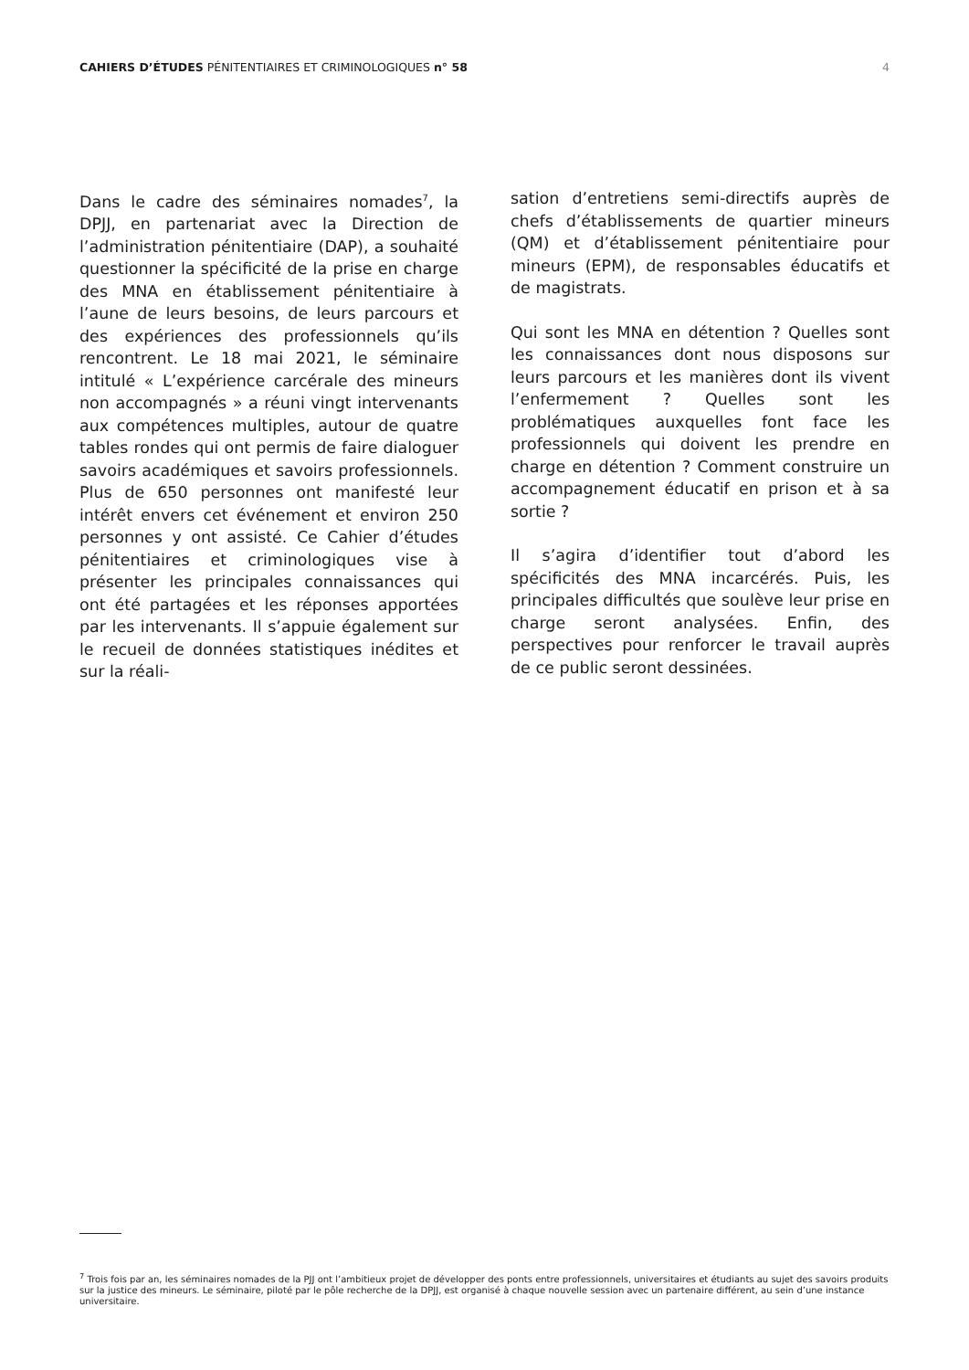CAHIERS D’ÉTUDES PÉNITENTIAIRES ET CRIMINOLOGIQUES n° 58
4
Dans le cadre des séminaires nomades<sup>7</sup>, la DPJJ, en partenariat avec la Direction de l’administration pénitentiaire (DAP), a souhaité questionner la spécificité de la prise en charge des MNA en établissement pénitentiaire à l’aune de leurs besoins, de leurs parcours et des expériences des professionnels qu’ils rencontrent. Le 18 mai 2021, le séminaire intitulé « L’expérience carcérale des mineurs non accompagnés » a réuni vingt intervenants aux compétences multiples, autour de quatre tables rondes qui ont permis de faire dialoguer savoirs académiques et savoirs professionnels. Plus de 650 personnes ont manifesté leur intérêt envers cet événement et environ 250 personnes y ont assisté. Ce Cahier d’études pénitentiaires et criminologiques vise à présenter les principales connaissances qui ont été partagées et les réponses apportées par les intervenants. Il s’appuie également sur le recueil de données statistiques inédites et sur la réali-
sation d’entretiens semi-directifs auprès de chefs d’établissements de quartier mineurs (QM) et d’établissement pénitentiaire pour mineurs (EPM), de responsables éducatifs et de magistrats.
Qui sont les MNA en détention ? Quelles sont les connaissances dont nous disposons sur leurs parcours et les manières dont ils vivent l’enfermement ? Quelles sont les problématiques auxquelles font face les professionnels qui doivent les prendre en charge en détention ? Comment construire un accompagnement éducatif en prison et à sa sortie ?
Il s’agira d’identifier tout d’abord les spécificités des MNA incarcérés. Puis, les principales difficultés que soulève leur prise en charge seront analysées. Enfin, des perspectives pour renforcer le travail auprès de ce public seront dessinées.
<sup>7</sup> Trois fois par an, les séminaires nomades de la PJJ ont l’ambitieux projet de développer des ponts entre professionnels, universitaires et étudiants au sujet des savoirs produits sur la justice des mineurs. Le séminaire, piloté par le pôle recherche de la DPJJ, est organisé à chaque nouvelle session avec un partenaire différent, au sein d’une instance universitaire.